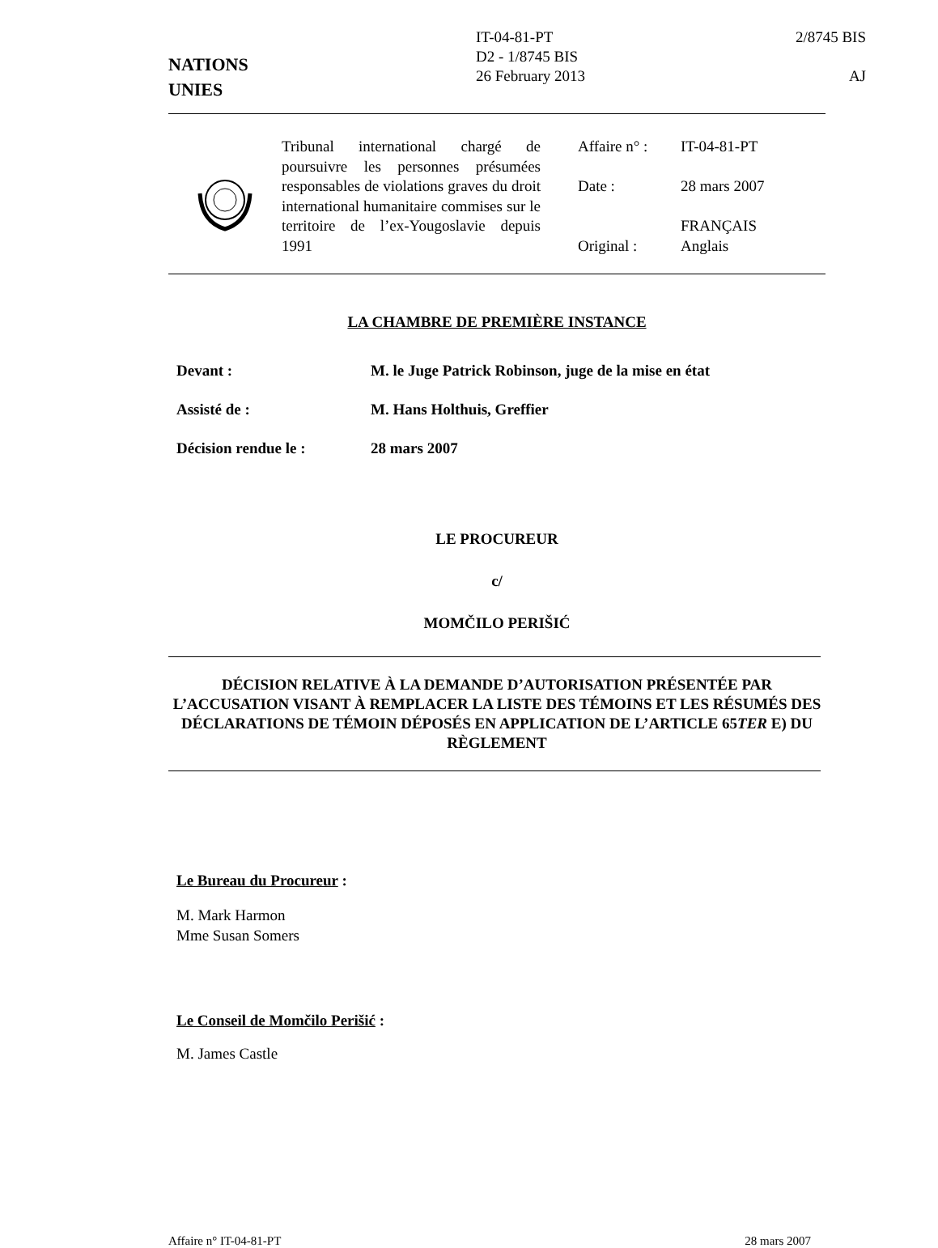NATIONS
UNIES
IT-04-81-PT
D2 - 1/8745 BIS
26 February 2013
2/8745 BIS
AJ
Tribunal international chargé de poursuivre les personnes présumées responsables de violations graves du droit international humanitaire commises sur le territoire de l’ex-Yougoslavie depuis 1991
Affaire n° : IT-04-81-PT
Date : 28 mars 2007
FRANÇAIS
Original : Anglais
LA CHAMBRE DE PREMIÈRE INSTANCE
Devant : M. le Juge Patrick Robinson, juge de la mise en état
Assisté de : M. Hans Holthuis, Greffier
Décision rendue le : 28 mars 2007
LE PROCUREUR
c/
MOMČILO PERIŠIĆ
DÉCISION RELATIVE À LA DEMANDE D’AUTORISATION PRÉSENTÉE PAR L’ACCUSATION VISANT À REMPLACER LA LISTE DES TÉMOINS ET LES RÉSUMÉS DES DÉCLARATIONS DE TÉMOIN DÉPOSÉS EN APPLICATION DE L’ARTICLE 65TER E) DU RÈGLEMENT
Le Bureau du Procureur :
M. Mark Harmon
Mme Susan Somers
Le Conseil de Momčilo Perišić :
M. James Castle
Affaire n° IT-04-81-PT 28 mars 2007